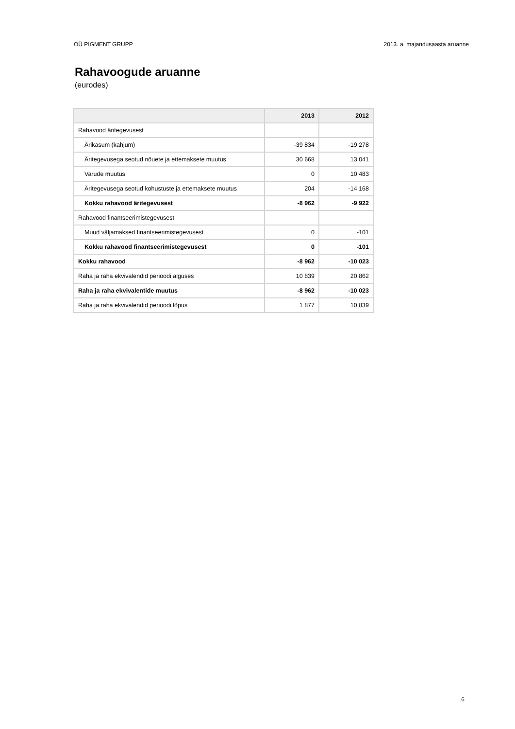OÜ PIGMENT GRUPP 2013. a. majandusaasta aruanne
Rahavoogude aruanne
(eurodes)
| | 2013 | 2012 |
| --- | --- | --- |
| Rahavood äritegevusest | | |
| Ärikasum (kahjum) | -39 834 | -19 278 |
| Äritegevusega seotud nõuete ja ettemaksete muutus | 30 668 | 13 041 |
| Varude muutus | 0 | 10 483 |
| Äritegevusega seotud kohustuste ja ettemaksete muutus | 204 | -14 168 |
| Kokku rahavood äritegevusest | -8 962 | -9 922 |
| Rahavood finantseerimistegevusest | | |
| Muud väljamaksed finantseerimistegevusest | 0 | -101 |
| Kokku rahavood finantseerimistegevusest | 0 | -101 |
| Kokku rahavood | -8 962 | -10 023 |
| Raha ja raha ekvivalendid perioodi alguses | 10 839 | 20 862 |
| Raha ja raha ekvivalentide muutus | -8 962 | -10 023 |
| Raha ja raha ekvivalendid perioodi lõpus | 1 877 | 10 839 |
6